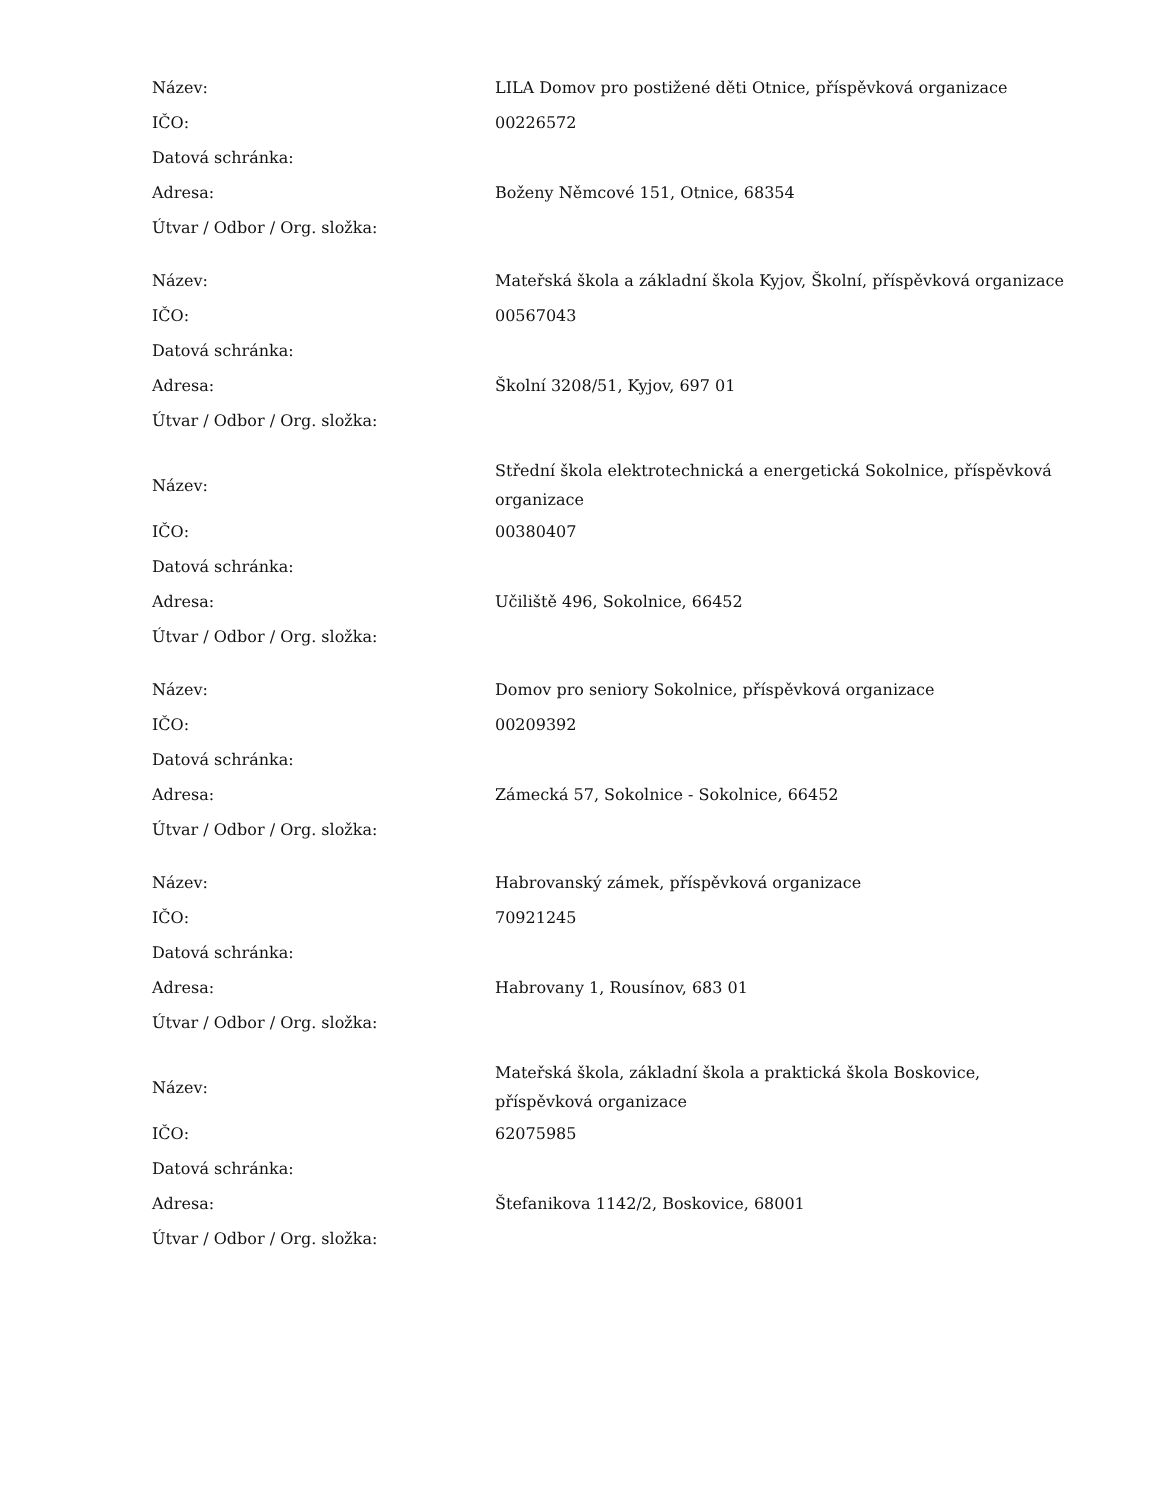| Název: | LILA Domov pro postižené děti Otnice, příspěvková organizace |
| IČO: | 00226572 |
| Datová schránka: | |
| Adresa: | Boženy Němcové 151, Otnice, 68354 |
| Útvar / Odbor / Org. složka: | |
| Název: | Mateřská škola a základní škola Kyjov, Školní, příspěvková organizace |
| IČO: | 00567043 |
| Datová schránka: | |
| Adresa: | Školní 3208/51, Kyjov, 697 01 |
| Útvar / Odbor / Org. složka: | |
| Název: | Střední škola elektrotechnická a energetická Sokolnice, příspěvková organizace |
| IČO: | 00380407 |
| Datová schránka: | |
| Adresa: | Učiliště 496, Sokolnice, 66452 |
| Útvar / Odbor / Org. složka: | |
| Název: | Domov pro seniory Sokolnice, příspěvková organizace |
| IČO: | 00209392 |
| Datová schránka: | |
| Adresa: | Zámecká 57, Sokolnice - Sokolnice, 66452 |
| Útvar / Odbor / Org. složka: | |
| Název: | Habrovanský zámek, příspěvková organizace |
| IČO: | 70921245 |
| Datová schránka: | |
| Adresa: | Habrovany 1, Rousínov, 683 01 |
| Útvar / Odbor / Org. složka: | |
| Název: | Mateřská škola, základní škola a praktická škola Boskovice, příspěvková organizace |
| IČO: | 62075985 |
| Datová schránka: | |
| Adresa: | Štefanikova 1142/2, Boskovice, 68001 |
| Útvar / Odbor / Org. složka: | |